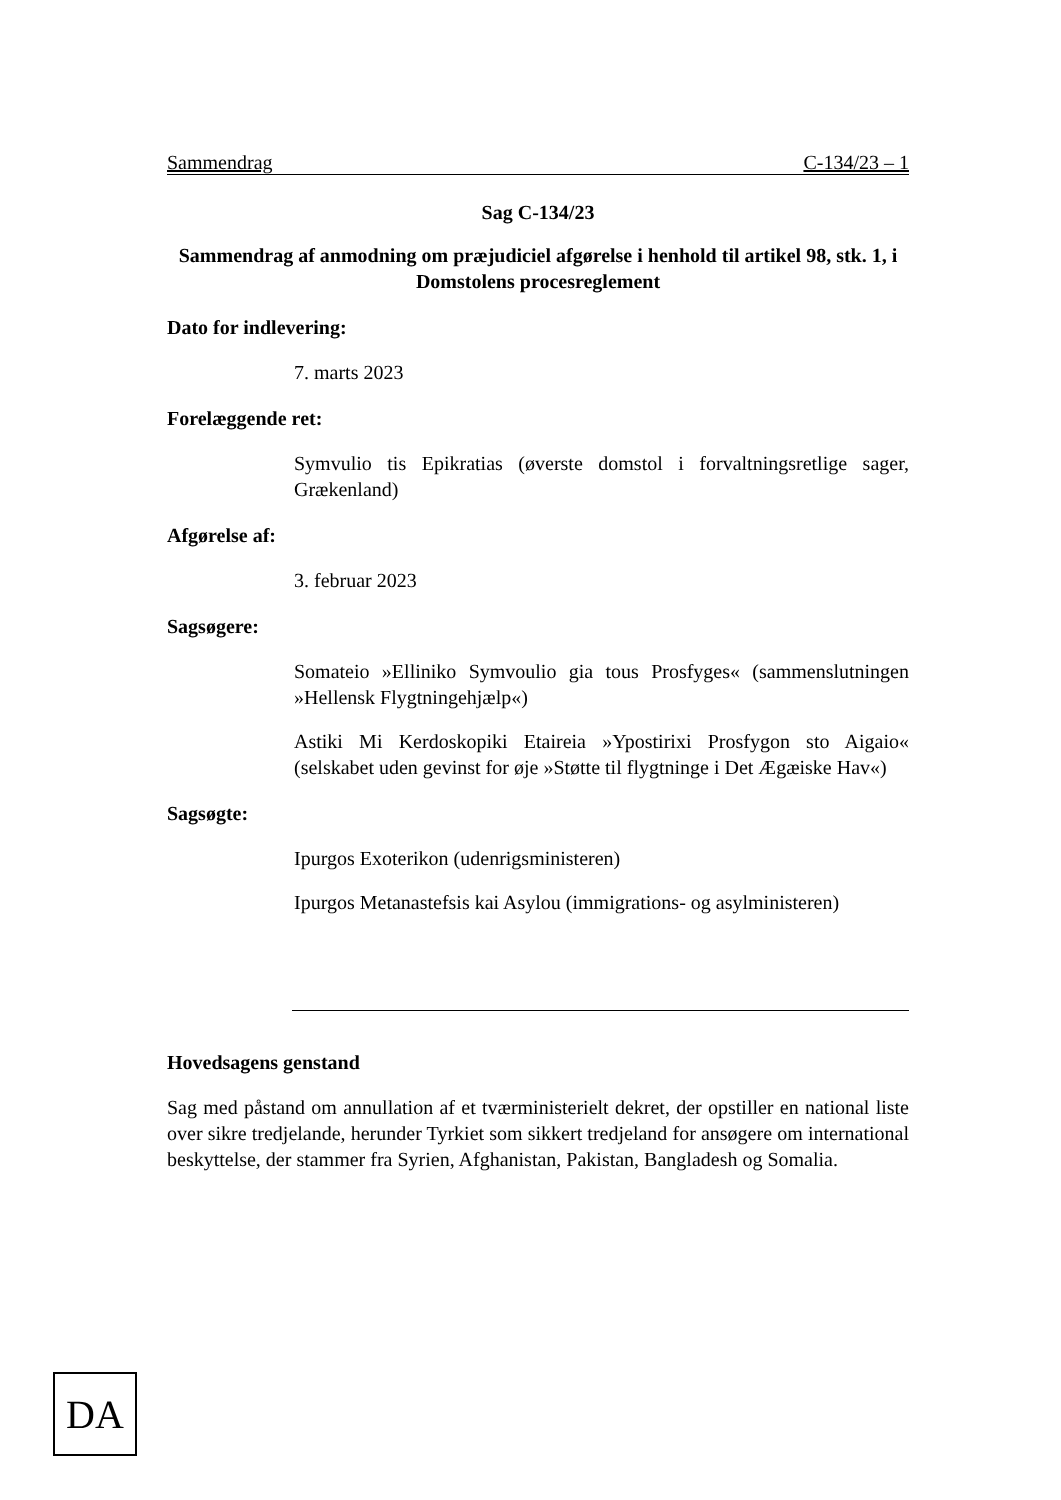Sammendrag C-134/23 – 1
Sag C-134/23
Sammendrag af anmodning om præjudiciel afgørelse i henhold til artikel 98, stk. 1, i Domstolens procesreglement
Dato for indlevering:
7. marts 2023
Forelæggende ret:
Symvulio tis Epikratias (øverste domstol i forvaltningsretlige sager, Grækenland)
Afgørelse af:
3. februar 2023
Sagsøgere:
Somateio »Elliniko Symvoulio gia tous Prosfyges« (sammenslutningen »Hellensk Flygtningehjælp«)
Astiki Mi Kerdoskopiki Etaireia »Ypostirixi Prosfygon sto Aigaio« (selskabet uden gevinst for øje »Støtte til flygtninge i Det Ægæiske Hav«)
Sagsøgte:
Ipurgos Exoterikon (udenrigsministeren)
Ipurgos Metanastefsis kai Asylou (immigrations- og asylministeren)
Hovedsagens genstand
Sag med påstand om annullation af et tværministerielt dekret, der opstiller en national liste over sikre tredjelande, herunder Tyrkiet som sikkert tredjeland for ansøgere om international beskyttelse, der stammer fra Syrien, Afghanistan, Pakistan, Bangladesh og Somalia.
DA